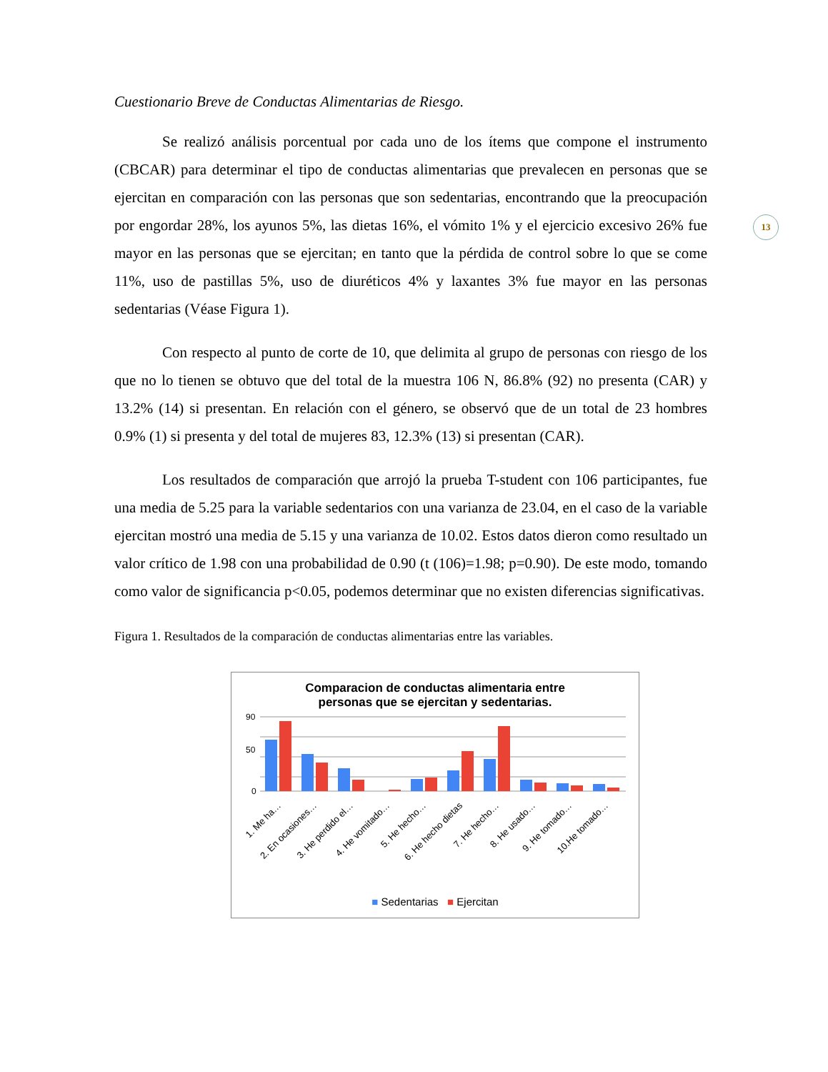13
Cuestionario Breve de Conductas Alimentarias de Riesgo.
Se realizó análisis porcentual por cada uno de los ítems que compone el instrumento (CBCAR) para determinar el tipo de conductas alimentarias que prevalecen en personas que se ejercitan en comparación con las personas que son sedentarias, encontrando que la preocupación por engordar 28%, los ayunos 5%, las dietas 16%, el vómito 1% y el ejercicio excesivo 26% fue mayor en las personas que se ejercitan; en tanto que la pérdida de control sobre lo que se come 11%, uso de pastillas 5%, uso de diuréticos 4% y laxantes 3% fue mayor en las personas sedentarias (Véase Figura 1).
Con respecto al punto de corte de 10, que delimita al grupo de personas con riesgo de los que no lo tienen se obtuvo que del total de la muestra 106 N, 86.8% (92) no presenta (CAR) y 13.2% (14) si presentan. En relación con el género, se observó que de un total de 23 hombres 0.9% (1) si presenta y del total de mujeres 83, 12.3% (13) si presentan (CAR).
Los resultados de comparación que arrojó la prueba T-student con 106 participantes, fue una media de 5.25 para la variable sedentarios con una varianza de 23.04, en el caso de la variable ejercitan mostró una media de 5.15 y una varianza de 10.02. Estos datos dieron como resultado un valor crítico de 1.98 con una probabilidad de 0.90 (t (106)=1.98; p=0.90). De este modo, tomando como valor de significancia p<0.05, podemos determinar que no existen diferencias significativas.
Figura 1. Resultados de la comparación de conductas alimentarias entre las variables.
Comparacion de conductas alimentaria entre
personas que se ejercitan y sedentarias.
90
50
0
1. Me ha…
2. En ocasiones…
3. He perdido el…
4. He vomitado…
5. He hecho…
6. He hecho dietas
7. He hecho…
8. He usado…
9. He tomado…
10.He tomado…
■ Sedentarias ■ Ejercitan